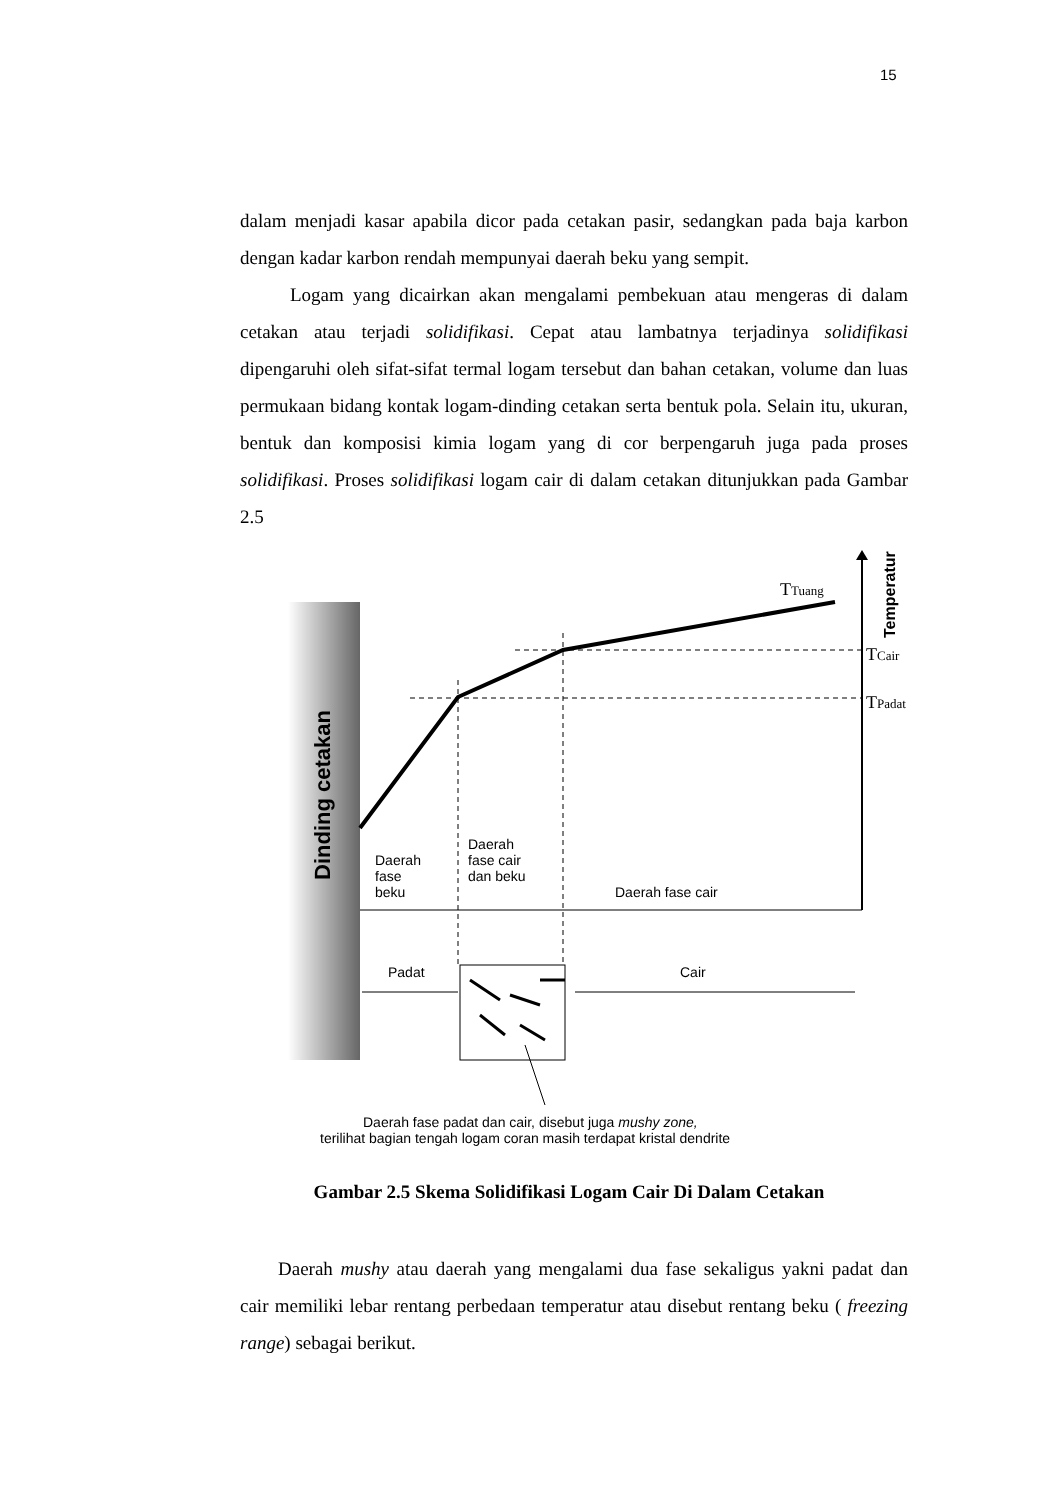15
dalam menjadi kasar apabila dicor pada cetakan pasir, sedangkan pada baja karbon dengan kadar karbon rendah mempunyai daerah beku yang sempit.
Logam yang dicairkan akan mengalami pembekuan atau mengeras di dalam cetakan atau terjadi solidifikasi. Cepat atau lambatnya terjadinya solidifikasi dipengaruhi oleh sifat-sifat termal logam tersebut dan bahan cetakan, volume dan luas permukaan bidang kontak logam-dinding cetakan serta bentuk pola. Selain itu, ukuran, bentuk dan komposisi kimia logam yang di cor berpengaruh juga pada proses solidifikasi. Proses solidifikasi logam cair di dalam cetakan ditunjukkan pada Gambar 2.5
Dinding cetakan
Temperatur
TTuang
TCair
TPadat
Daerah
fase
beku
Daerah
fase cair
dan beku
Daerah fase cair
Padat
Cair
Daerah fase padat dan cair, disebut juga mushy zone,
terilihat bagian tengah logam coran masih terdapat kristal dendrite
Gambar 2.5 Skema Solidifikasi Logam Cair Di Dalam Cetakan
Daerah mushy atau daerah yang mengalami dua fase sekaligus yakni padat dan cair memiliki lebar rentang perbedaan temperatur atau disebut rentang beku ( freezing range) sebagai berikut.